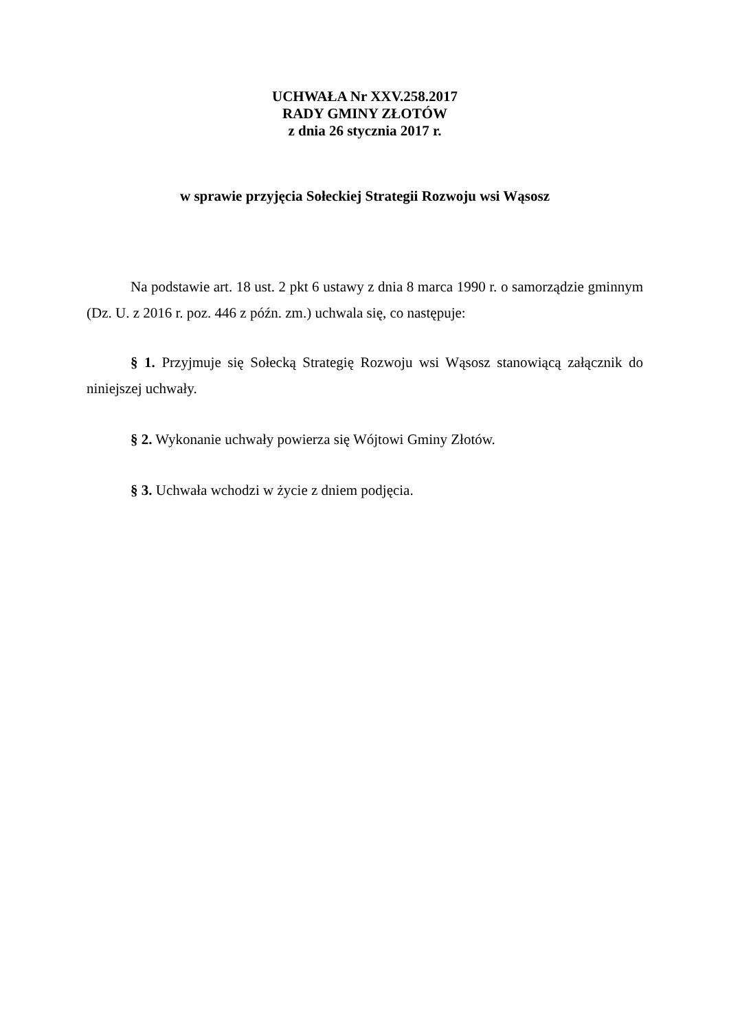UCHWAŁA Nr XXV.258.2017
RADY GMINY ZŁOTÓW
z dnia 26 stycznia 2017 r.
w sprawie przyjęcia Sołeckiej Strategii Rozwoju wsi Wąsosz
Na podstawie art. 18 ust. 2 pkt 6 ustawy z dnia 8 marca 1990 r. o samorządzie gminnym (Dz. U. z 2016 r. poz. 446 z późn. zm.) uchwala się, co następuje:
§ 1. Przyjmuje się Sołecką Strategię Rozwoju wsi Wąsosz stanowiącą załącznik do niniejszej uchwały.
§ 2. Wykonanie uchwały powierza się Wójtowi Gminy Złotów.
§ 3. Uchwała wchodzi w życie z dniem podjęcia.